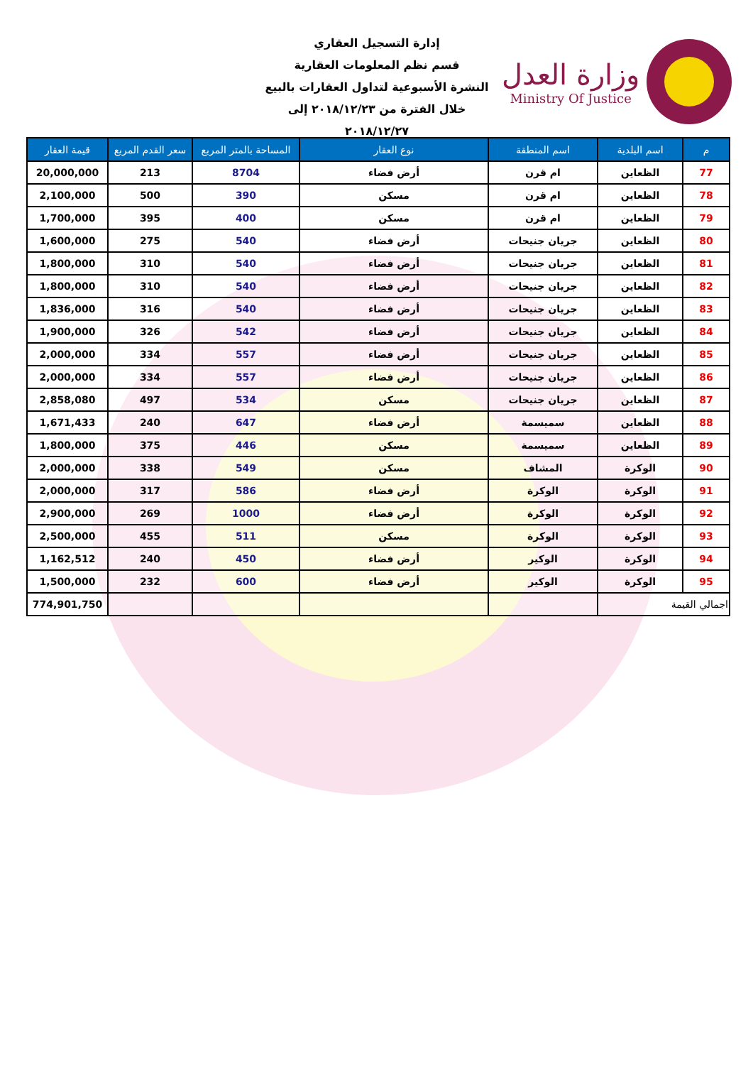وزارة العدل
Ministry Of Justice
إدارة التسجيل العقاري
قسم نظم المعلومات العقارية
النشرة الأسبوعية لتداول العقارات بالبيع
خلال الفترة من ٢٠١٨/١٢/٢٣ إلى ٢٠١٨/١٢/٢٧
| م | اسم البلدية | اسم المنطقة | نوع العقار | المساحة بالمتر المربع | سعر القدم المربع | قيمة العقار |
| --- | --- | --- | --- | --- | --- | --- |
| 77 | الظعاين | ام قرن | أرض فضاء | 8704 | 213 | 20,000,000 |
| 78 | الظعاين | ام قرن | مسكن | 390 | 500 | 2,100,000 |
| 79 | الظعاين | ام قرن | مسكن | 400 | 395 | 1,700,000 |
| 80 | الظعاين | جريان جنيحات | أرض فضاء | 540 | 275 | 1,600,000 |
| 81 | الظعاين | جريان جنيحات | أرض فضاء | 540 | 310 | 1,800,000 |
| 82 | الظعاين | جريان جنيحات | أرض فضاء | 540 | 310 | 1,800,000 |
| 83 | الظعاين | جريان جنيحات | أرض فضاء | 540 | 316 | 1,836,000 |
| 84 | الظعاين | جريان جنيحات | أرض فضاء | 542 | 326 | 1,900,000 |
| 85 | الظعاين | جريان جنيحات | أرض فضاء | 557 | 334 | 2,000,000 |
| 86 | الظعاين | جريان جنيحات | أرض فضاء | 557 | 334 | 2,000,000 |
| 87 | الظعاين | جريان جنيحات | مسكن | 534 | 497 | 2,858,080 |
| 88 | الظعاين | سميسمة | أرض فضاء | 647 | 240 | 1,671,433 |
| 89 | الظعاين | سميسمة | مسكن | 446 | 375 | 1,800,000 |
| 90 | الوكرة | المشاف | مسكن | 549 | 338 | 2,000,000 |
| 91 | الوكرة | الوكرة | أرض فضاء | 586 | 317 | 2,000,000 |
| 92 | الوكرة | الوكرة | أرض فضاء | 1000 | 269 | 2,900,000 |
| 93 | الوكرة | الوكرة | مسكن | 511 | 455 | 2,500,000 |
| 94 | الوكرة | الوكير | أرض فضاء | 450 | 240 | 1,162,512 |
| 95 | الوكرة | الوكير | أرض فضاء | 600 | 232 | 1,500,000 |
| اجمالي القيمة | | | | | | 774,901,750 |